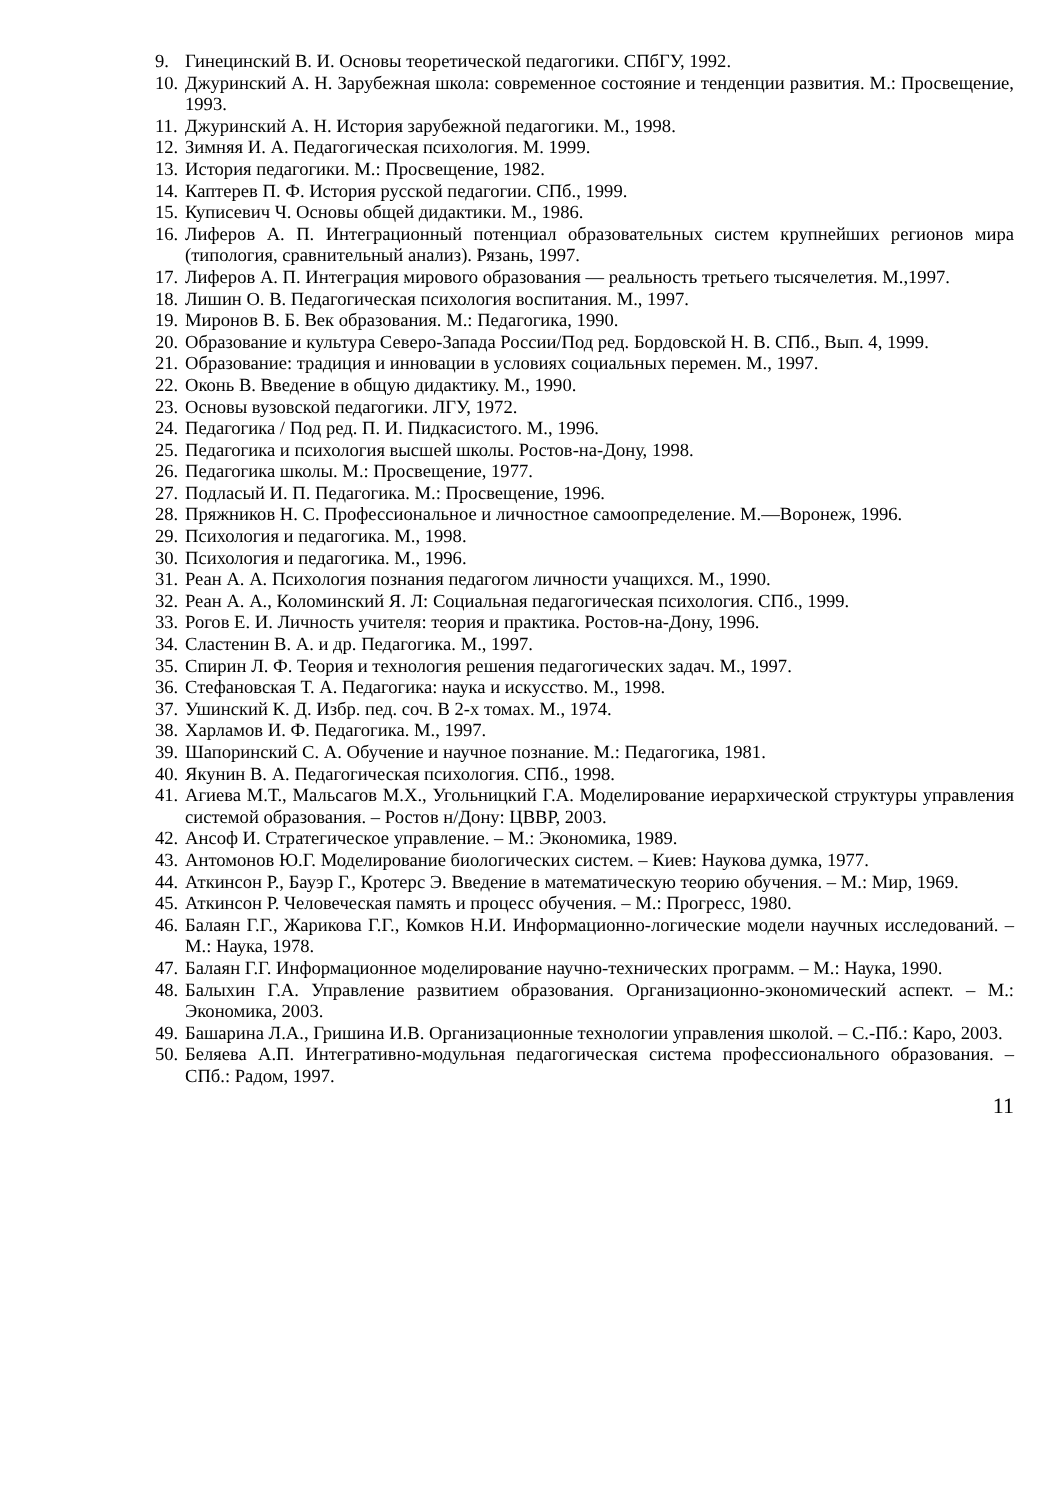9. Гинецинский В. И. Основы теоретической педагогики. СПбГУ, 1992.
10. Джуринский А. Н. Зарубежная школа: современное состояние и тенденции развития. М.: Просвещение, 1993.
11. Джуринский А. Н. История зарубежной педагогики. М., 1998.
12. Зимняя И. А. Педагогическая психология. М. 1999.
13. История педагогики. М.: Просвещение, 1982.
14. Каптерев П. Ф. История русской педагогии. СПб., 1999.
15. Куписевич Ч. Основы общей дидактики. М., 1986.
16. Лиферов А. П. Интеграционный потенциал образовательных систем крупнейших регионов мира (типология, сравнительный анализ). Рязань, 1997.
17. Лиферов А. П. Интеграция мирового образования — реальность третьего тысячелетия. М.,1997.
18. Лишин О. В. Педагогическая психология воспитания. М., 1997.
19. Миронов В. Б. Век образования. М.: Педагогика, 1990.
20. Образование и культура Северо-Запада России/Под ред. Бордовской Н. В. СПб., Вып. 4, 1999.
21. Образование: традиция и инновации в условиях социальных перемен. М., 1997.
22. Оконь В. Введение в общую дидактику. М., 1990.
23. Основы вузовской педагогики. ЛГУ, 1972.
24. Педагогика / Под ред. П. И. Пидкасистого. М., 1996.
25. Педагогика и психология высшей школы. Ростов-на-Дону, 1998.
26. Педагогика школы. М.: Просвещение, 1977.
27. Подласый И. П. Педагогика. М.: Просвещение, 1996.
28. Пряжников Н. С. Профессиональное и личностное самоопределение. М.—Воронеж, 1996.
29. Психология и педагогика. М., 1998.
30. Психология и педагогика. М., 1996.
31. Реан А. А. Психология познания педагогом личности учащихся. М., 1990.
32. Реан А. А., Коломинский Я. Л: Социальная педагогическая психология. СПб., 1999.
33. Рогов Е. И. Личность учителя: теория и практика. Ростов-на-Дону, 1996.
34. Сластенин В. А. и др. Педагогика. М., 1997.
35. Спирин Л. Ф. Теория и технология решения педагогических задач. М., 1997.
36. Стефановская Т. А. Педагогика: наука и искусство. М., 1998.
37. Ушинский К. Д. Избр. пед. соч. В 2-х томах. М., 1974.
38. Харламов И. Ф. Педагогика. М., 1997.
39. Шапоринский С. А. Обучение и научное познание. М.: Педагогика, 1981.
40. Якунин В. А. Педагогическая психология. СПб., 1998.
41. Агиева М.Т., Мальсагов М.Х., Угольницкий Г.А. Моделирование иерархической структуры управления системой образования. – Ростов н/Дону: ЦВВР, 2003.
42. Ансоф И. Стратегическое управление. – М.: Экономика, 1989.
43. Антомонов Ю.Г. Моделирование биологических систем. – Киев: Наукова думка, 1977.
44. Аткинсон Р., Бауэр Г., Кротерс Э. Введение в математическую теорию обучения. – М.: Мир, 1969.
45. Аткинсон Р. Человеческая память и процесс обучения. – М.: Прогресс, 1980.
46. Балаян Г.Г., Жарикова Г.Г., Комков Н.И. Информационно-логические модели научных исследований. – М.: Наука, 1978.
47. Балаян Г.Г. Информационное моделирование научно-технических программ. – М.: Наука, 1990.
48. Балыхин Г.А. Управление развитием образования. Организационно-экономический аспект. – М.: Экономика, 2003.
49. Башарина Л.А., Гришина И.В. Организационные технологии управления школой. – С.-Пб.: Каро, 2003.
50. Беляева А.П. Интегративно-модульная педагогическая система профессионального образования. – СПб.: Радом, 1997.
11